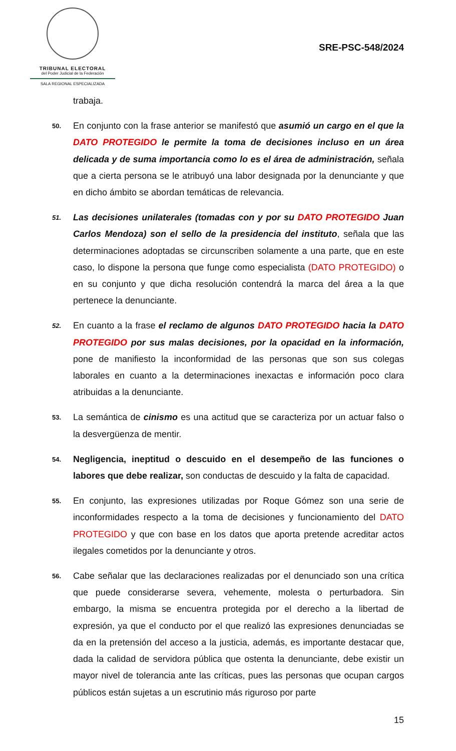TRIBUNAL ELECTORAL
del Poder Judicial de la Federación
SALA REGIONAL ESPECIALIZADA
SRE-PSC-548/2024
trabaja.
50. En conjunto con la frase anterior se manifestó que asumió un cargo en el que la DATO PROTEGIDO le permite la toma de decisiones incluso en un área delicada y de suma importancia como lo es el área de administración, señala que a cierta persona se le atribuyó una labor designada por la denunciante y que en dicho ámbito se abordan temáticas de relevancia.
51. Las decisiones unilaterales (tomadas con y por su DATO PROTEGIDO Juan Carlos Mendoza) son el sello de la presidencia del instituto, señala que las determinaciones adoptadas se circunscriben solamente a una parte, que en este caso, lo dispone la persona que funge como especialista (DATO PROTEGIDO) o en su conjunto y que dicha resolución contendrá la marca del área a la que pertenece la denunciante.
52. En cuanto a la frase el reclamo de algunos DATO PROTEGIDO hacia la DATO PROTEGIDO por sus malas decisiones, por la opacidad en la información, pone de manifiesto la inconformidad de las personas que son sus colegas laborales en cuanto a la determinaciones inexactas e información poco clara atribuidas a la denunciante.
53. La semántica de cinismo es una actitud que se caracteriza por un actuar falso o la desvergüenza de mentir.
54. Negligencia, ineptitud o descuido en el desempeño de las funciones o labores que debe realizar, son conductas de descuido y la falta de capacidad.
55. En conjunto, las expresiones utilizadas por Roque Gómez son una serie de inconformidades respecto a la toma de decisiones y funcionamiento del DATO PROTEGIDO y que con base en los datos que aporta pretende acreditar actos ilegales cometidos por la denunciante y otros.
56. Cabe señalar que las declaraciones realizadas por el denunciado son una crítica que puede considerarse severa, vehemente, molesta o perturbadora. Sin embargo, la misma se encuentra protegida por el derecho a la libertad de expresión, ya que el conducto por el que realizó las expresiones denunciadas se da en la pretensión del acceso a la justicia, además, es importante destacar que, dada la calidad de servidora pública que ostenta la denunciante, debe existir un mayor nivel de tolerancia ante las críticas, pues las personas que ocupan cargos públicos están sujetas a un escrutinio más riguroso por parte
15